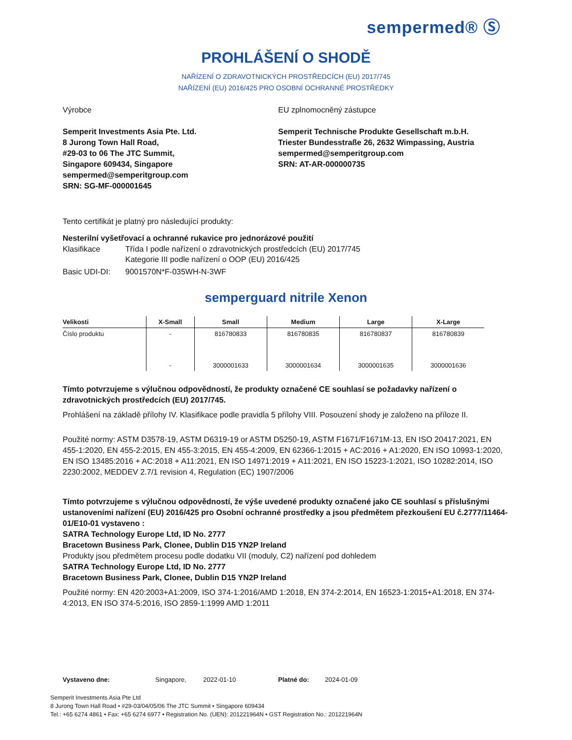sempermed® Ⓢ
PROHLÁŠENÍ O SHODĚ
NAŘÍZENÍ O ZDRAVOTNICKÝCH PROSTŘEDCÍCH (EU) 2017/745
NAŘÍZENÍ (EU) 2016/425 PRO OSOBNÍ OCHRANNÉ PROSTŘEDKY
Výrobce
Semperit Investments Asia Pte. Ltd.
8 Jurong Town Hall Road,
#29-03 to 06 The JTC Summit,
Singapore 609434, Singapore
sempermed@semperitgroup.com
SRN: SG-MF-000001645
EU zplnomocněný zástupce
Semperit Technische Produkte Gesellschaft m.b.H.
Triester Bundesstraße 26, 2632 Wimpassing, Austria
sempermed@semperitgroup.com
SRN: AT-AR-000000735
Tento certifikát je platný pro následující produkty:
Nesterilní vyšetřovací a ochranné rukavice pro jednorázové použití
Klasifikace Třída I podle nařízení o zdravotnických prostředcích (EU) 2017/745
Kategorie III podle nařízení o OOP (EU) 2016/425
Basic UDI-DI: 9001570N*F-035WH-N-3WF
semperguard nitrile Xenon
| Velikosti | X-Small | Small | Medium | Large | X-Large |
| --- | --- | --- | --- | --- | --- |
| Číslo produktu | - | 816780833 | 816780835 | 816780837 | 816780839 |
| | - | 3000001633 | 3000001634 | 3000001635 | 3000001636 |
Tímto potvrzujeme s výlučnou odpovědností, že produkty označené CE souhlasí se požadavky nařízení o zdravotnických prostředcích (EU) 2017/745.
Prohlášení na základě přílohy IV. Klasifikace podle pravidla 5 přílohy VIII. Posouzení shody je založeno na příloze II.
Použité normy: ASTM D3578-19, ASTM D6319-19 or ASTM D5250-19, ASTM F1671/F1671M-13, EN ISO 20417:2021, EN 455-1:2020, EN 455-2:2015, EN 455-3:2015, EN 455-4:2009, EN 62366-1:2015 + AC:2016 + A1:2020, EN ISO 10993-1:2020, EN ISO 13485:2016 + AC:2018 + A11:2021, EN ISO 14971:2019 + A11:2021, EN ISO 15223-1:2021, ISO 10282:2014, ISO 2230:2002, MEDDEV 2.7/1 revision 4, Regulation (EC) 1907/2006
Tímto potvrzujeme s výlučnou odpovědností, že výše uvedené produkty označené jako CE souhlasí s příslušnými ustanoveními nařízení (EU) 2016/425 pro Osobní ochranné prostředky a jsou předmětem přezkoušení EU č.2777/11464-01/E10-01 vystaveno :
SATRA Technology Europe Ltd, ID No. 2777
Bracetown Business Park, Clonee, Dublin D15 YN2P Ireland
Produkty jsou předmětem procesu podle dodatku VII (moduly, C2) nařízení pod dohledem
SATRA Technology Europe Ltd, ID No. 2777
Bracetown Business Park, Clonee, Dublin D15 YN2P Ireland
Použité normy: EN 420:2003+A1:2009, ISO 374-1:2016/AMD 1:2018, EN 374-2:2014, EN 16523-1:2015+A1:2018, EN 374-4:2013, EN ISO 374-5:2016, ISO 2859-1:1999 AMD 1:2011
Vystaveno dne: Singapore, 2022-01-10 Platné do: 2024-01-09
Semperit Investments Asia Pte Ltd
8 Jurong Town Hall Road • #29-03/04/05/06 The JTC Summit • Singapore 609434
Tel.: +65 6274 4861 • Fax: +65 6274 6977 • Registration No. (UEN): 201221964N • GST Registration No.: 201221964N